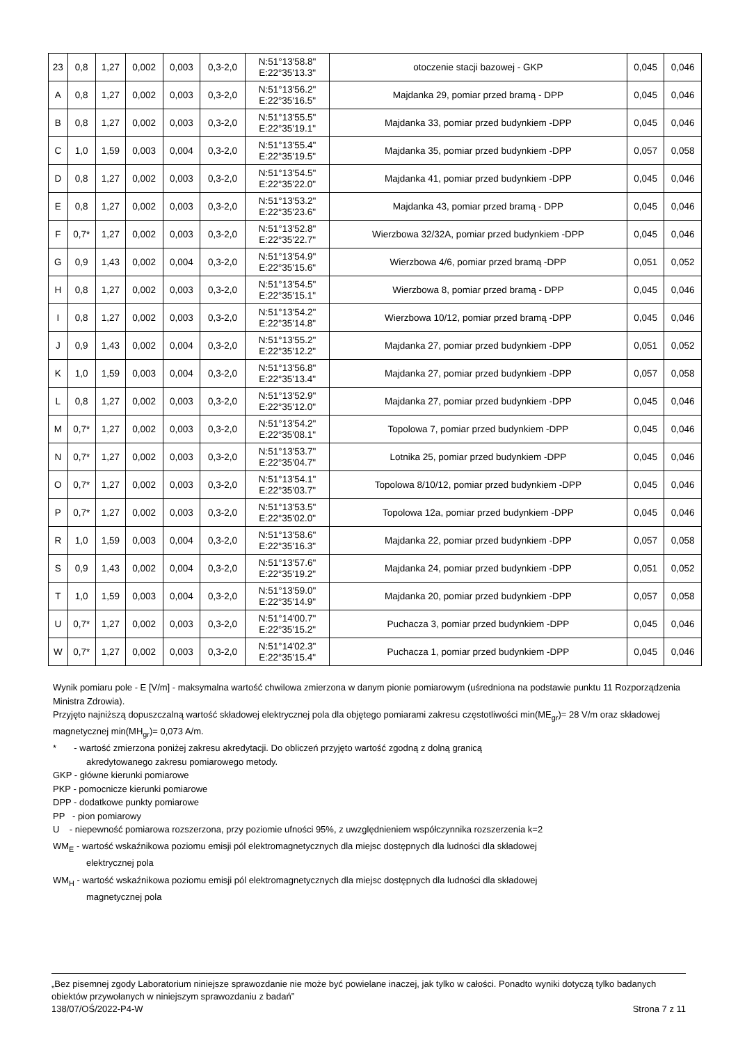| 23 | 0,8 | 1,27 | 0,002 | 0,003 | 0,3-2,0 | N:51°13'58.8" E:22°35'13.3" | otoczenie stacji bazowej - GKP | 0,045 | 0,046 |
| A | 0,8 | 1,27 | 0,002 | 0,003 | 0,3-2,0 | N:51°13'56.2" E:22°35'16.5" | Majdanka 29, pomiar przed bramą - DPP | 0,045 | 0,046 |
| B | 0,8 | 1,27 | 0,002 | 0,003 | 0,3-2,0 | N:51°13'55.5" E:22°35'19.1" | Majdanka 33, pomiar przed budynkiem -DPP | 0,045 | 0,046 |
| C | 1,0 | 1,59 | 0,003 | 0,004 | 0,3-2,0 | N:51°13'55.4" E:22°35'19.5" | Majdanka 35, pomiar przed budynkiem -DPP | 0,057 | 0,058 |
| D | 0,8 | 1,27 | 0,002 | 0,003 | 0,3-2,0 | N:51°13'54.5" E:22°35'22.0" | Majdanka 41, pomiar przed budynkiem -DPP | 0,045 | 0,046 |
| E | 0,8 | 1,27 | 0,002 | 0,003 | 0,3-2,0 | N:51°13'53.2" E:22°35'23.6" | Majdanka 43, pomiar przed bramą - DPP | 0,045 | 0,046 |
| F | 0,7* | 1,27 | 0,002 | 0,003 | 0,3-2,0 | N:51°13'52.8" E:22°35'22.7" | Wierzbowa 32/32A, pomiar przed budynkiem -DPP | 0,045 | 0,046 |
| G | 0,9 | 1,43 | 0,002 | 0,004 | 0,3-2,0 | N:51°13'54.9" E:22°35'15.6" | Wierzbowa 4/6, pomiar przed bramą -DPP | 0,051 | 0,052 |
| H | 0,8 | 1,27 | 0,002 | 0,003 | 0,3-2,0 | N:51°13'54.5" E:22°35'15.1" | Wierzbowa 8, pomiar przed bramą - DPP | 0,045 | 0,046 |
| I | 0,8 | 1,27 | 0,002 | 0,003 | 0,3-2,0 | N:51°13'54.2" E:22°35'14.8" | Wierzbowa 10/12, pomiar przed bramą -DPP | 0,045 | 0,046 |
| J | 0,9 | 1,43 | 0,002 | 0,004 | 0,3-2,0 | N:51°13'55.2" E:22°35'12.2" | Majdanka 27, pomiar przed budynkiem -DPP | 0,051 | 0,052 |
| K | 1,0 | 1,59 | 0,003 | 0,004 | 0,3-2,0 | N:51°13'56.8" E:22°35'13.4" | Majdanka 27, pomiar przed budynkiem -DPP | 0,057 | 0,058 |
| L | 0,8 | 1,27 | 0,002 | 0,003 | 0,3-2,0 | N:51°13'52.9" E:22°35'12.0" | Majdanka 27, pomiar przed budynkiem -DPP | 0,045 | 0,046 |
| M | 0,7* | 1,27 | 0,002 | 0,003 | 0,3-2,0 | N:51°13'54.2" E:22°35'08.1" | Topolowa 7, pomiar przed budynkiem -DPP | 0,045 | 0,046 |
| N | 0,7* | 1,27 | 0,002 | 0,003 | 0,3-2,0 | N:51°13'53.7" E:22°35'04.7" | Lotnika 25, pomiar przed budynkiem -DPP | 0,045 | 0,046 |
| O | 0,7* | 1,27 | 0,002 | 0,003 | 0,3-2,0 | N:51°13'54.1" E:22°35'03.7" | Topolowa 8/10/12, pomiar przed budynkiem -DPP | 0,045 | 0,046 |
| P | 0,7* | 1,27 | 0,002 | 0,003 | 0,3-2,0 | N:51°13'53.5" E:22°35'02.0" | Topolowa 12a, pomiar przed budynkiem -DPP | 0,045 | 0,046 |
| R | 1,0 | 1,59 | 0,003 | 0,004 | 0,3-2,0 | N:51°13'58.6" E:22°35'16.3" | Majdanka 22, pomiar przed budynkiem -DPP | 0,057 | 0,058 |
| S | 0,9 | 1,43 | 0,002 | 0,004 | 0,3-2,0 | N:51°13'57.6" E:22°35'19.2" | Majdanka 24, pomiar przed budynkiem -DPP | 0,051 | 0,052 |
| T | 1,0 | 1,59 | 0,003 | 0,004 | 0,3-2,0 | N:51°13'59.0" E:22°35'14.9" | Majdanka 20, pomiar przed budynkiem -DPP | 0,057 | 0,058 |
| U | 0,7* | 1,27 | 0,002 | 0,003 | 0,3-2,0 | N:51°14'00.7" E:22°35'15.2" | Puchacza 3, pomiar przed budynkiem -DPP | 0,045 | 0,046 |
| W | 0,7* | 1,27 | 0,002 | 0,003 | 0,3-2,0 | N:51°14'02.3" E:22°35'15.4" | Puchacza 1, pomiar przed budynkiem -DPP | 0,045 | 0,046 |
Wynik pomiaru pole - E [V/m] - maksymalna wartość chwilowa zmierzona w danym pionie pomiarowym (uśredniona na podstawie punktu 11 Rozporządzenia Ministra Zdrowia).
Przyjęto najniższą dopuszczalną wartość składowej elektrycznej pola dla objętego pomiarami zakresu częstotliwości min(ME<sub>gr</sub>)= 28 V/m oraz składowej magnetycznej min(MH<sub>gr</sub>)= 0,073 A/m.
* - wartość zmierzona poniżej zakresu akredytacji. Do obliczeń przyjęto wartość zgodną z dolną granicą
akredytowanego zakresu pomiarowego metody.
GKP - główne kierunki pomiarowe
PKP - pomocnicze kierunki pomiarowe
DPP - dodatkowe punkty pomiarowe
PP - pion pomiarowy
U - niepewność pomiarowa rozszerzona, przy poziomie ufności 95%, z uwzględnieniem współczynnika rozszerzenia k=2
WM<sub>E</sub> - wartość wskaźnikowa poziomu emisji pól elektromagnetycznych dla miejsc dostępnych dla ludności dla składowej
elektrycznej pola
WM<sub>H</sub> - wartość wskaźnikowa poziomu emisji pól elektromagnetycznych dla miejsc dostępnych dla ludności dla składowej
magnetycznej pola
„Bez pisemnej zgody Laboratorium niniejsze sprawozdanie nie może być powielane inaczej, jak tylko w całości. Ponadto wyniki dotyczą tylko badanych obiektów przywołanych w niniejszym sprawozdaniu z badań”
138/07/OŚ/2022-P4-W Strona 7 z 11